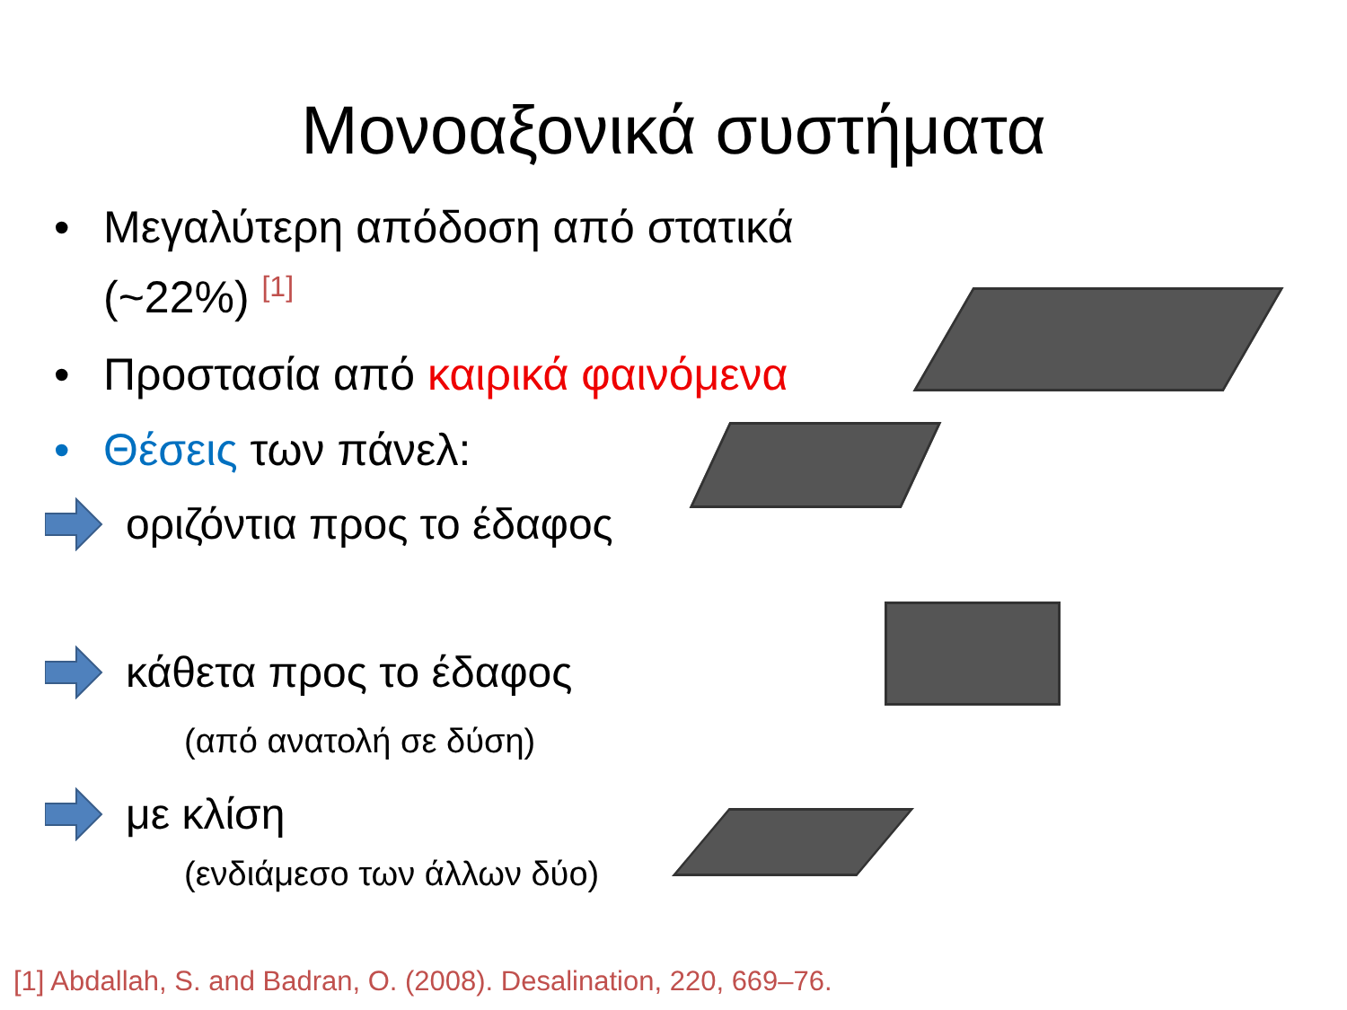Μονοαξονικά συστήματα
• Μεγαλύτερη απόδοση από στατικά (~22%) <sup>[1]</sup>
• Προστασία από καιρικά φαινόμενα
• Θέσεις των πάνελ:
οριζόντια προς το έδαφος
κάθετα προς το έδαφος
(από ανατολή σε δύση)
με κλίση
(ενδιάμεσο των άλλων δύο)
[1] Abdallah, S. and Badran, O. (2008). Desalination, 220, 669–76.